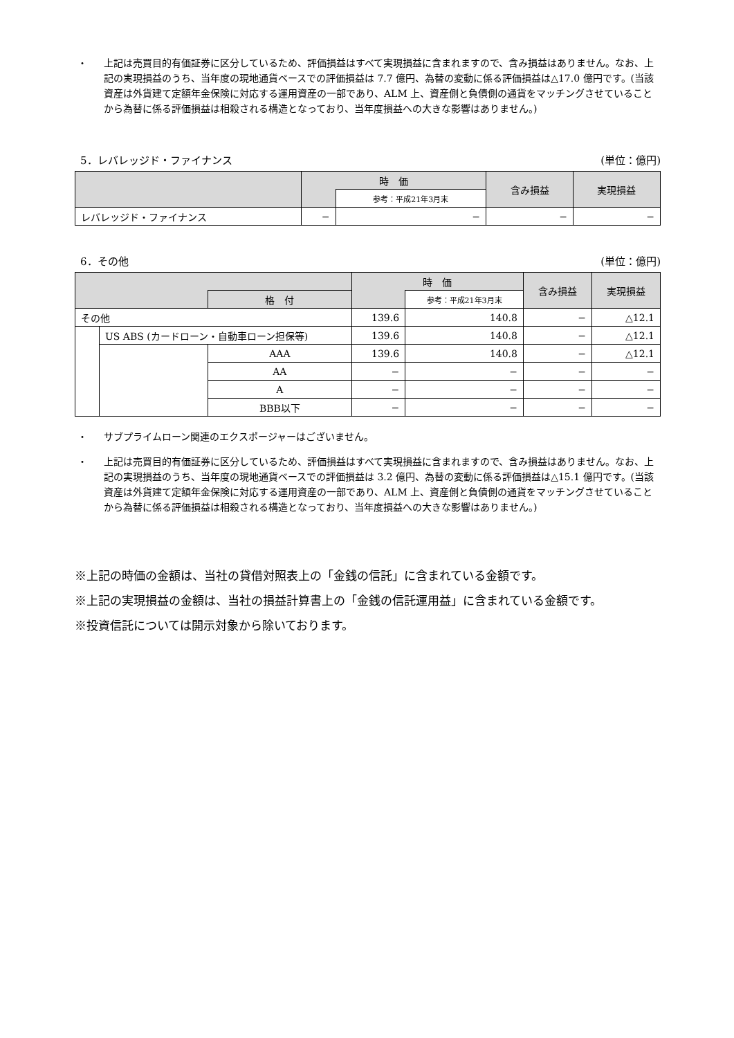・ 上記は売買目的有価証券に区分しているため、評価損益はすべて実現損益に含まれますので、含み損益はありません。なお、上記の実現損益のうち、当年度の現地通貨ベースでの評価損益は 7.7 億円、為替の変動に係る評価損益は△17.0 億円です。(当該資産は外貨建て定額年金保険に対応する運用資産の一部であり、ALM 上、資産側と負債側の通貨をマッチングさせていることから為替に係る評価損益は相殺される構造となっており、当年度損益への大きな影響はありません。)
5．レバレッジド・ファイナンス (単位：億円)
| | 時 価 | | 含み損益 | 実現損益 |
| --- | --- | --- | --- | --- |
| | | 参考：平成21年3月末 | | |
| レバレッジド・ファイナンス | − | − | − | − |
6．その他 (単位：億円)
| | | | 時 価 | | 含み損益 | 実現損益 |
| --- | --- | --- | --- | --- | --- | --- |
| | | 格 付 | | 参考：平成21年3月末 | | |
| その他 | | | 139.6 | 140.8 | − | △12.1 |
| | US ABS (カードローン・自動車ローン担保等) | | 139.6 | 140.8 | − | △12.1 |
| | | AAA | 139.6 | 140.8 | − | △12.1 |
| | | AA | − | − | − | − |
| | | A | − | − | − | − |
| | | BBB以下 | − | − | − | − |
・ サブプライムローン関連のエクスポージャーはございません。
・ 上記は売買目的有価証券に区分しているため、評価損益はすべて実現損益に含まれますので、含み損益はありません。なお、上記の実現損益のうち、当年度の現地通貨ベースでの評価損益は 3.2 億円、為替の変動に係る評価損益は△15.1 億円です。(当該資産は外貨建て定額年金保険に対応する運用資産の一部であり、ALM 上、資産側と負債側の通貨をマッチングさせていることから為替に係る評価損益は相殺される構造となっており、当年度損益への大きな影響はありません。)
※上記の時価の金額は、当社の貸借対照表上の「金銭の信託」に含まれている金額です。
※上記の実現損益の金額は、当社の損益計算書上の「金銭の信託運用益」に含まれている金額です。
※投資信託については開示対象から除いております。